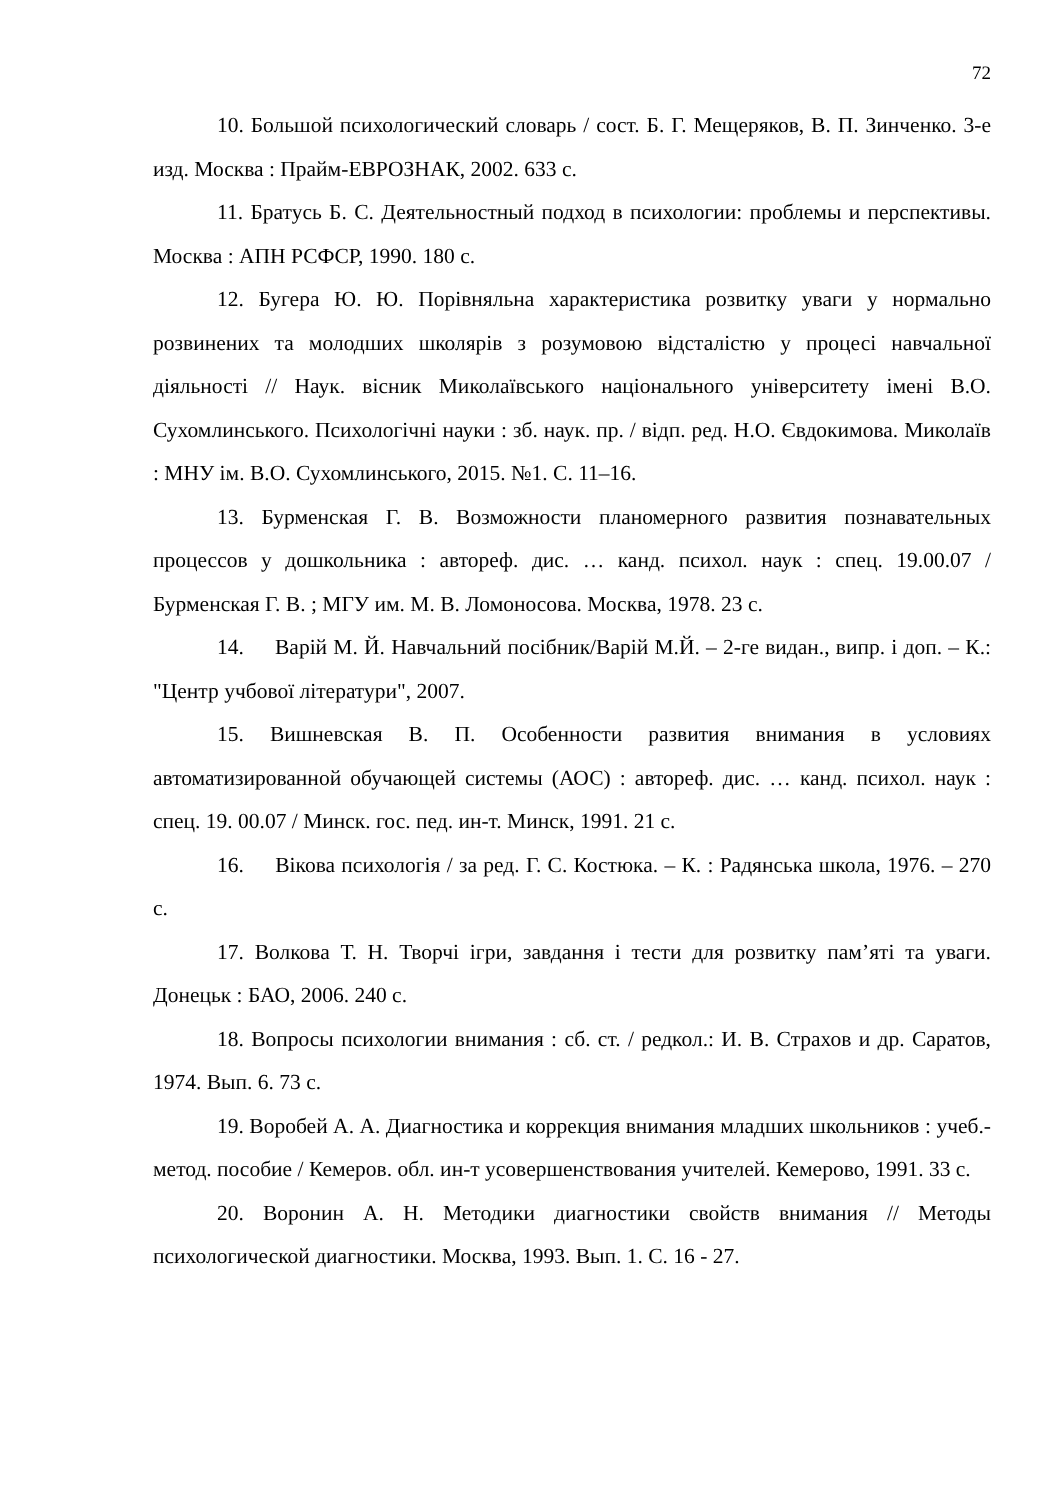72
10. Большой психологический словарь / сост. Б. Г. Мещеряков, В. П. Зинченко. 3-е изд. Москва : Прайм-ЕВРОЗНАК, 2002. 633 с.
11. Братусь Б. С. Деятельностный подход в психологии: проблемы и перспективы. Москва : АПН РСФСР, 1990. 180 с.
12. Бугера Ю. Ю. Порівняльна характеристика розвитку уваги у нормально розвинених та молодших школярів з розумовою відсталістю у процесі навчальної діяльності // Наук. вісник Миколаївського національного університету імені В.О. Сухомлинського. Психологічні науки : зб. наук. пр. / відп. ред. Н.О. Євдокимова. Миколаїв : МНУ ім. В.О. Сухомлинського, 2015. №1. С. 11–16.
13. Бурменская Г. В. Возможности планомерного развития познавательных процессов у дошкольника : автореф. дис. … канд. психол. наук : спец. 19.00.07 / Бурменская Г. В. ; МГУ им. М. В. Ломоносова. Москва, 1978. 23 с.
14. Варій М. Й. Навчальний посібник/Варій М.Й. – 2-ге видан., випр. і доп. – К.: "Центр учбової літератури", 2007.
15. Вишневская В. П. Особенности развития внимания в условиях автоматизированной обучающей системы (АОС) : автореф. дис. … канд. психол. наук : спец. 19. 00.07 / Минск. гос. пед. ин-т. Минск, 1991. 21 с.
16. Вікова психологія / за ред. Г. С. Костюка. – К. : Радянська школа, 1976. – 270 с.
17. Волкова Т. Н. Творчі ігри, завдання і тести для розвитку пам’яті та уваги. Донецьк : БАО, 2006. 240 с.
18. Вопросы психологии внимания : сб. ст. / редкол.: И. В. Страхов и др. Саратов, 1974. Вып. 6. 73 с.
19. Воробей А. А. Диагностика и коррекция внимания младших школьников : учеб.-метод. пособие / Кемеров. обл. ин-т усовершенствования учителей. Кемерово, 1991. 33 с.
20. Воронин А. Н. Методики диагностики свойств внимания // Методы психологической диагностики. Москва, 1993. Вып. 1. С. 16 - 27.